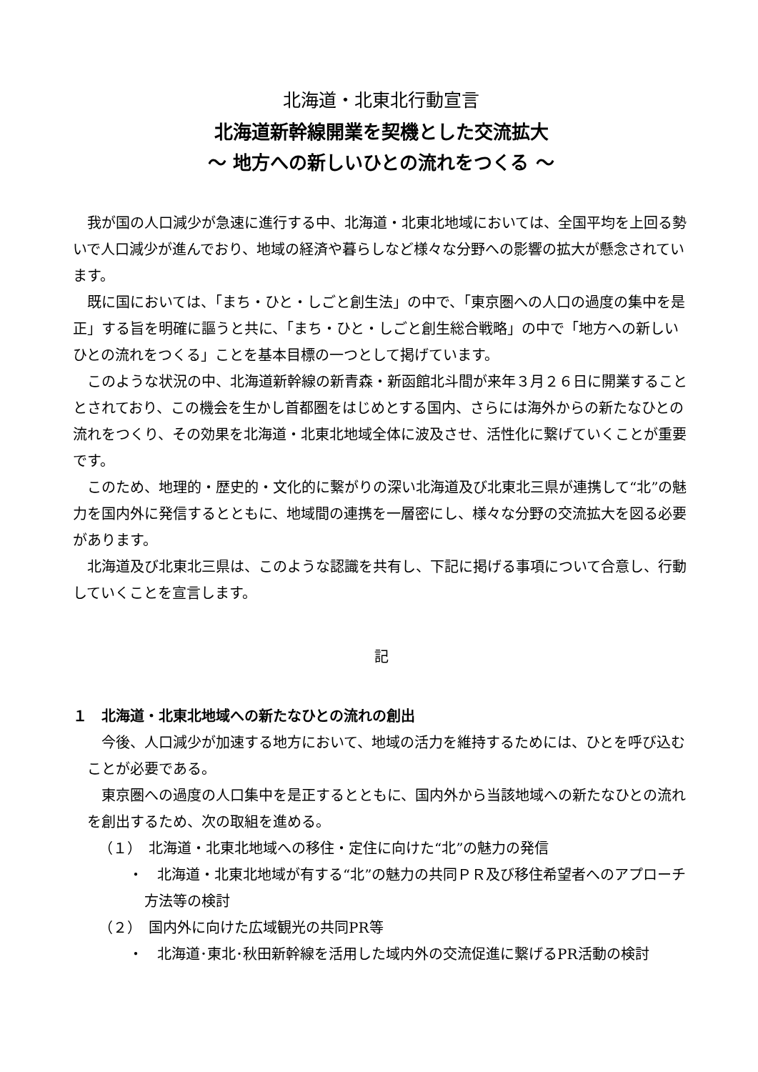北海道・北東北行動宣言
北海道新幹線開業を契機とした交流拡大
～ 地方への新しいひとの流れをつくる ～
我が国の人口減少が急速に進行する中、北海道・北東北地域においては、全国平均を上回る勢いで人口減少が進んでおり、地域の経済や暮らしなど様々な分野への影響の拡大が懸念されています。
既に国においては、「まち・ひと・しごと創生法」の中で、「東京圏への人口の過度の集中を是正」する旨を明確に謳うと共に、「まち・ひと・しごと創生総合戦略」の中で「地方への新しいひとの流れをつくる」ことを基本目標の一つとして掲げています。
このような状況の中、北海道新幹線の新青森・新函館北斗間が来年３月２６日に開業することとされており、この機会を生かし首都圏をはじめとする国内、さらには海外からの新たなひとの流れをつくり、その効果を北海道・北東北地域全体に波及させ、活性化に繋げていくことが重要です。
このため、地理的・歴史的・文化的に繋がりの深い北海道及び北東北三県が連携して“北”の魅力を国内外に発信するとともに、地域間の連携を一層密にし、様々な分野の交流拡大を図る必要があります。
北海道及び北東北三県は、このような認識を共有し、下記に掲げる事項について合意し、行動していくことを宣言します。
記
１　北海道・北東北地域への新たなひとの流れの創出
今後、人口減少が加速する地方において、地域の活力を維持するためには、ひとを呼び込むことが必要である。
東京圏への過度の人口集中を是正するとともに、国内外から当該地域への新たなひとの流れを創出するため、次の取組を進める。
（１）　北海道・北東北地域への移住・定住に向けた“北”の魅力の発信
・　北海道・北東北地域が有する“北”の魅力の共同ＰＲ及び移住希望者へのアプローチ方法等の検討
（２）　国内外に向けた広域観光の共同PR等
・　北海道･東北･秋田新幹線を活用した域内外の交流促進に繋げるPR活動の検討